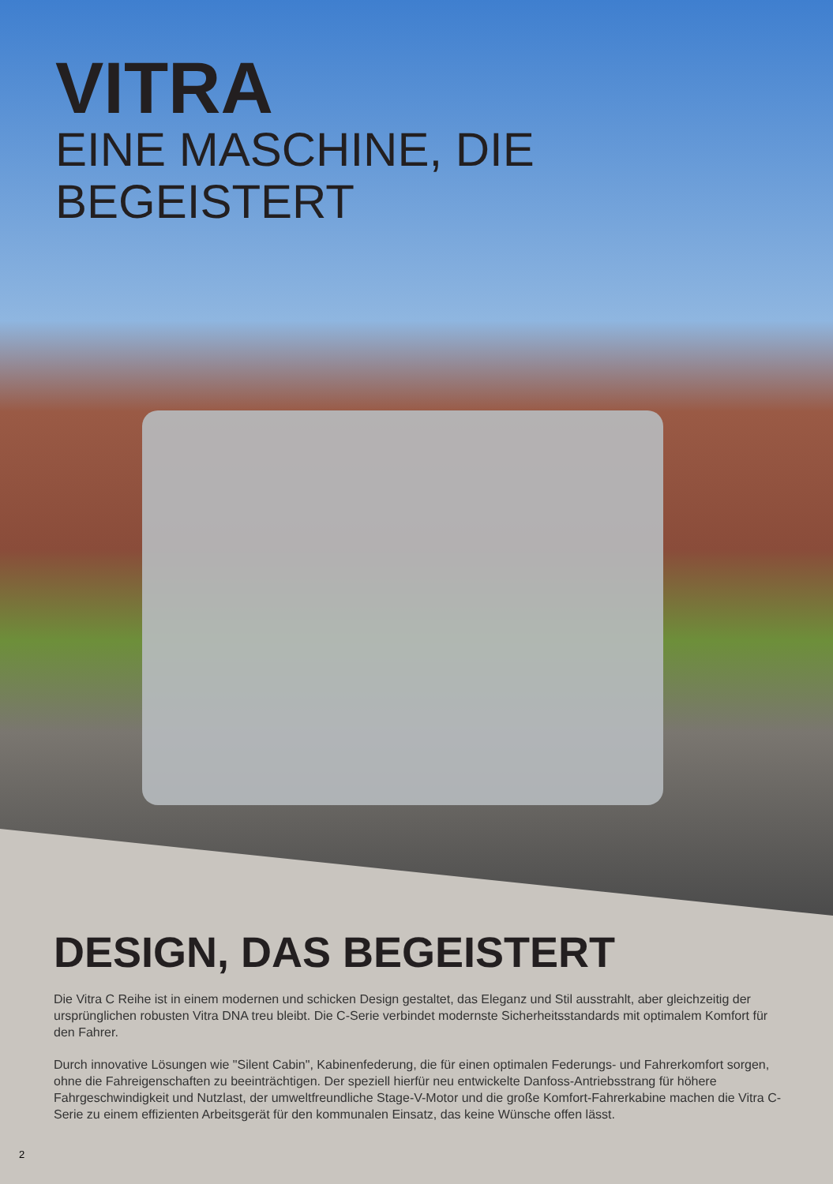VITRA
EINE MASCHINE, DIE BEGEISTERT
DESIGN, DAS BEGEISTERT
Die Vitra C Reihe ist in einem modernen und schicken Design gestaltet, das Eleganz und Stil ausstrahlt, aber gleichzeitig der ursprünglichen robusten Vitra DNA treu bleibt. Die C-Serie verbindet modernste Sicherheitsstandards mit optimalem Komfort für den Fahrer.
Durch innovative Lösungen wie "Silent Cabin", Kabinenfederung, die für einen optimalen Federungs- und Fahrerkomfort sorgen, ohne die Fahreigenschaften zu beeinträchtigen. Der speziell hierfür neu entwickelte Danfoss-Antriebsstrang für höhere Fahrgeschwindigkeit und Nutzlast, der umweltfreundliche Stage-V-Motor und die große Komfort-Fahrerkabine machen die Vitra C-Serie zu einem effizienten Arbeitsgerät für den kommunalen Einsatz, das keine Wünsche offen lässt.
2